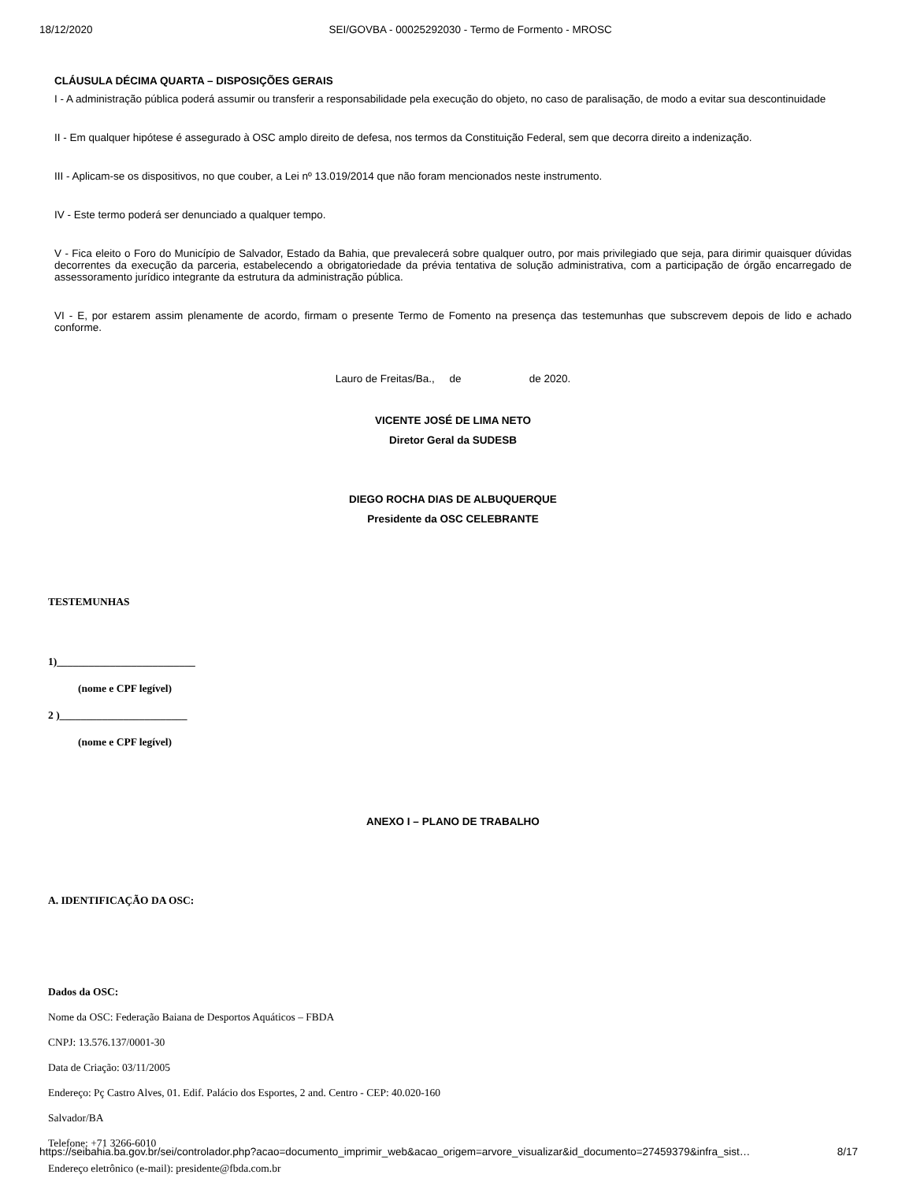18/12/2020 SEI/GOVBA - 00025292030 - Termo de Formento - MROSC
CLÁUSULA DÉCIMA QUARTA – DISPOSIÇÕES GERAIS
I - A administração pública poderá assumir ou transferir a responsabilidade pela execução do objeto, no caso de paralisação, de modo a evitar sua descontinuidade
II - Em qualquer hipótese é assegurado à OSC amplo direito de defesa, nos termos da Constituição Federal, sem que decorra direito a indenização.
III - Aplicam-se os dispositivos, no que couber, a Lei nº 13.019/2014 que não foram mencionados neste instrumento.
IV - Este termo poderá ser denunciado a qualquer tempo.
V - Fica eleito o Foro do Município de Salvador, Estado da Bahia, que prevalecerá sobre qualquer outro, por mais privilegiado que seja, para dirimir quaisquer dúvidas decorrentes da execução da parceria, estabelecendo a obrigatoriedade da prévia tentativa de solução administrativa, com a participação de órgão encarregado de assessoramento jurídico integrante da estrutura da administração pública.
VI - E, por estarem assim plenamente de acordo, firmam o presente Termo de Fomento na presença das testemunhas que subscrevem depois de lido e achado conforme.
Lauro de Freitas/Ba., de de 2020.
VICENTE JOSÉ DE LIMA NETO
Diretor Geral da SUDESB
DIEGO ROCHA DIAS DE ALBUQUERQUE
Presidente da OSC CELEBRANTE
TESTEMUNHAS
1)__________________________
(nome e CPF legível)
2 )________________________
(nome e CPF legível)
ANEXO I – PLANO DE TRABALHO
A. IDENTIFICAÇÃO DA OSC:
Dados da OSC:
Nome da OSC: Federação Baiana de Desportos Aquáticos – FBDA
CNPJ: 13.576.137/0001-30
Data de Criação: 03/11/2005
Endereço: Pç Castro Alves, 01. Edif. Palácio dos Esportes, 2 and. Centro - CEP: 40.020-160
Salvador/BA
Telefone: +71 3266-6010
Endereço eletrônico (e-mail): presidente@fbda.com.br
https://seibahia.ba.gov.br/sei/controlador.php?acao=documento_imprimir_web&acao_origem=arvore_visualizar&id_documento=27459379&infra_sist… 8/17